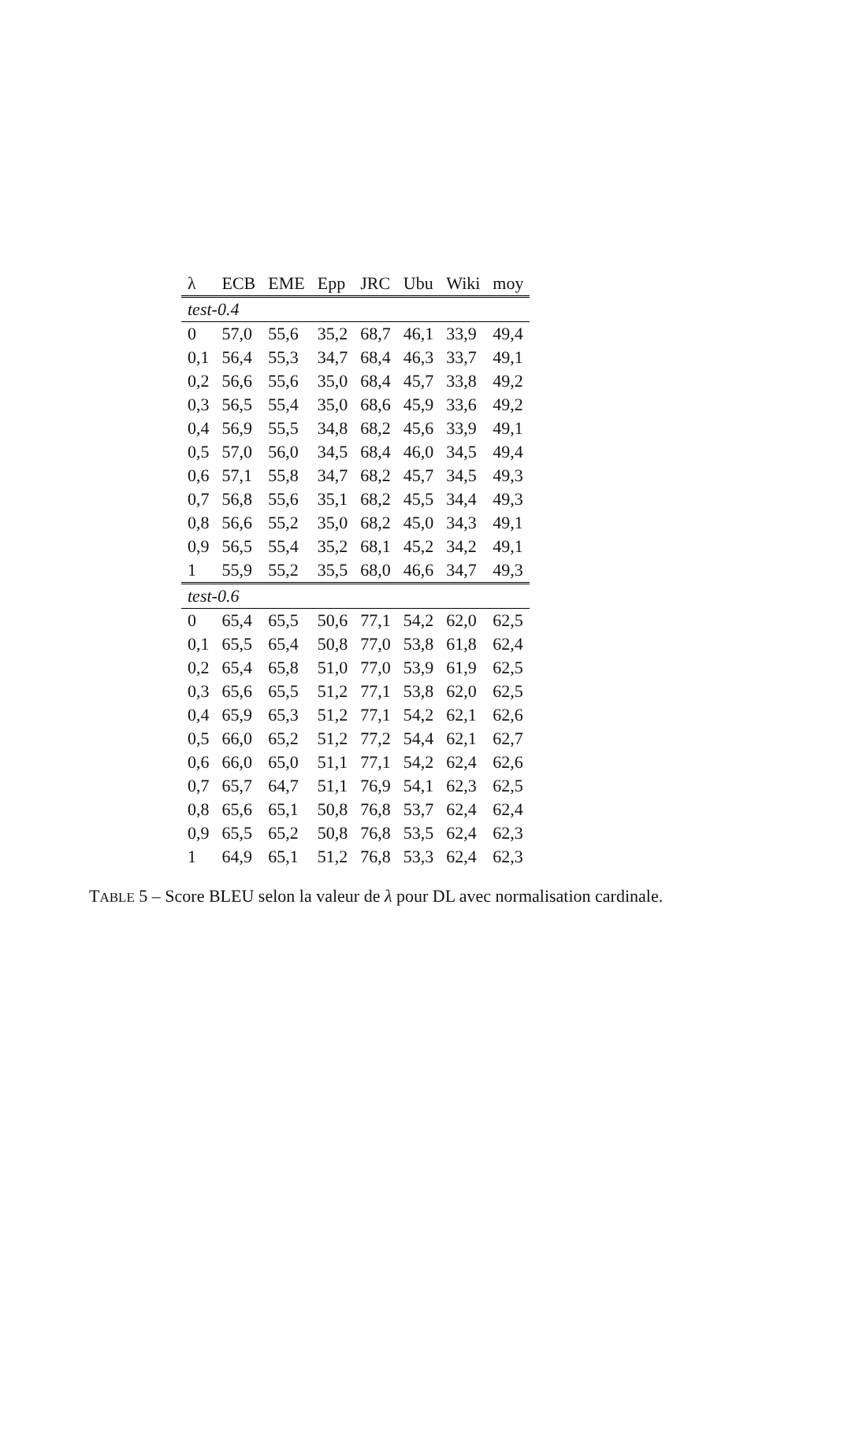| λ | ECB | EME | Epp | JRC | Ubu | Wiki | moy |
| --- | --- | --- | --- | --- | --- | --- | --- |
| test-0.4 | | | | | | | |
| 0 | 57,0 | 55,6 | 35,2 | 68,7 | 46,1 | 33,9 | 49,4 |
| 0,1 | 56,4 | 55,3 | 34,7 | 68,4 | 46,3 | 33,7 | 49,1 |
| 0,2 | 56,6 | 55,6 | 35,0 | 68,4 | 45,7 | 33,8 | 49,2 |
| 0,3 | 56,5 | 55,4 | 35,0 | 68,6 | 45,9 | 33,6 | 49,2 |
| 0,4 | 56,9 | 55,5 | 34,8 | 68,2 | 45,6 | 33,9 | 49,1 |
| 0,5 | 57,0 | 56,0 | 34,5 | 68,4 | 46,0 | 34,5 | 49,4 |
| 0,6 | 57,1 | 55,8 | 34,7 | 68,2 | 45,7 | 34,5 | 49,3 |
| 0,7 | 56,8 | 55,6 | 35,1 | 68,2 | 45,5 | 34,4 | 49,3 |
| 0,8 | 56,6 | 55,2 | 35,0 | 68,2 | 45,0 | 34,3 | 49,1 |
| 0,9 | 56,5 | 55,4 | 35,2 | 68,1 | 45,2 | 34,2 | 49,1 |
| 1 | 55,9 | 55,2 | 35,5 | 68,0 | 46,6 | 34,7 | 49,3 |
| test-0.6 | | | | | | | |
| 0 | 65,4 | 65,5 | 50,6 | 77,1 | 54,2 | 62,0 | 62,5 |
| 0,1 | 65,5 | 65,4 | 50,8 | 77,0 | 53,8 | 61,8 | 62,4 |
| 0,2 | 65,4 | 65,8 | 51,0 | 77,0 | 53,9 | 61,9 | 62,5 |
| 0,3 | 65,6 | 65,5 | 51,2 | 77,1 | 53,8 | 62,0 | 62,5 |
| 0,4 | 65,9 | 65,3 | 51,2 | 77,1 | 54,2 | 62,1 | 62,6 |
| 0,5 | 66,0 | 65,2 | 51,2 | 77,2 | 54,4 | 62,1 | 62,7 |
| 0,6 | 66,0 | 65,0 | 51,1 | 77,1 | 54,2 | 62,4 | 62,6 |
| 0,7 | 65,7 | 64,7 | 51,1 | 76,9 | 54,1 | 62,3 | 62,5 |
| 0,8 | 65,6 | 65,1 | 50,8 | 76,8 | 53,7 | 62,4 | 62,4 |
| 0,9 | 65,5 | 65,2 | 50,8 | 76,8 | 53,5 | 62,4 | 62,3 |
| 1 | 64,9 | 65,1 | 51,2 | 76,8 | 53,3 | 62,4 | 62,3 |
TABLE 5 – Score BLEU selon la valeur de λ pour DL avec normalisation cardinale.